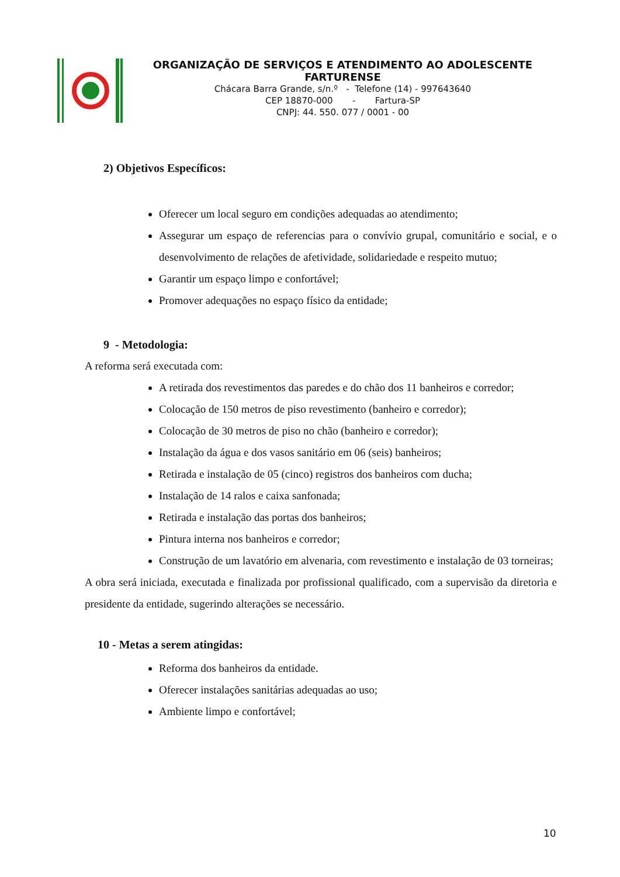ORGANIZAÇÃO DE SERVIÇOS E ATENDIMENTO AO ADOLESCENTE FARTURENSE
Chácara Barra Grande, s/n.º - Telefone (14) - 997643640
CEP 18870-000 - Fartura-SP
CNPJ: 44. 550. 077 / 0001 - 00
2) Objetivos Específicos:
Oferecer um local seguro em condições adequadas ao atendimento;
Assegurar um espaço de referencias para o convívio grupal, comunitário e social, e o desenvolvimento de relações de afetividade, solidariedade e respeito mutuo;
Garantir um espaço limpo e confortável;
Promover adequações no espaço físico da entidade;
9 - Metodologia:
A reforma será executada com:
A retirada dos revestimentos das paredes e do chão dos 11 banheiros e corredor;
Colocação de 150 metros de piso revestimento (banheiro e corredor);
Colocação de 30 metros de piso no chão (banheiro e corredor);
Instalação da água e dos vasos sanitário em 06 (seis) banheiros;
Retirada e instalação de 05 (cinco) registros dos banheiros com ducha;
Instalação de 14 ralos e caixa sanfonada;
Retirada e instalação das portas dos banheiros;
Pintura interna nos banheiros e corredor;
Construção de um lavatório em alvenaria, com revestimento e instalação de 03 torneiras;
A obra será iniciada, executada e finalizada por profissional qualificado, com a supervisão da diretoria e presidente da entidade, sugerindo alterações se necessário.
10 - Metas a serem atingidas:
Reforma dos banheiros da entidade.
Oferecer instalações sanitárias adequadas ao uso;
Ambiente limpo e confortável;
10